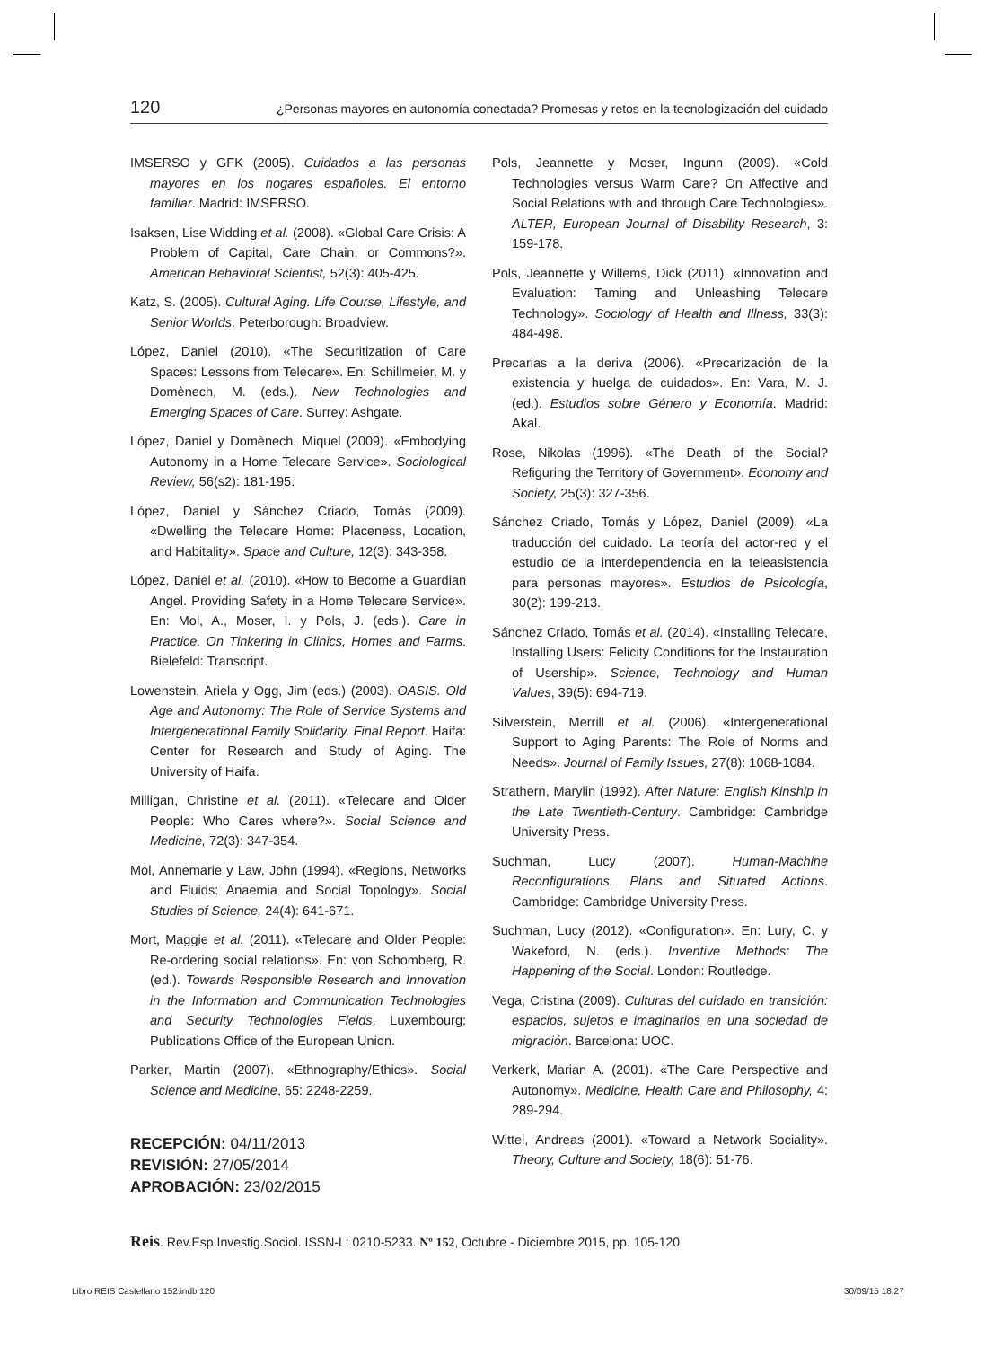120 ¿Personas mayores en autonomía conectada? Promesas y retos en la tecnologización del cuidado
IMSERSO y GFK (2005). Cuidados a las personas mayores en los hogares españoles. El entorno familiar. Madrid: IMSERSO.
Isaksen, Lise Widding et al. (2008). «Global Care Crisis: A Problem of Capital, Care Chain, or Commons?». American Behavioral Scientist, 52(3): 405-425.
Katz, S. (2005). Cultural Aging. Life Course, Lifestyle, and Senior Worlds. Peterborough: Broadview.
López, Daniel (2010). «The Securitization of Care Spaces: Lessons from Telecare». En: Schillmeier, M. y Domènech, M. (eds.). New Technologies and Emerging Spaces of Care. Surrey: Ashgate.
López, Daniel y Domènech, Miquel (2009). «Embodying Autonomy in a Home Telecare Service». Sociological Review, 56(s2): 181-195.
López, Daniel y Sánchez Criado, Tomás (2009). «Dwelling the Telecare Home: Placeness, Location, and Habitality». Space and Culture, 12(3): 343-358.
López, Daniel et al. (2010). «How to Become a Guardian Angel. Providing Safety in a Home Telecare Service». En: Mol, A., Moser, I. y Pols, J. (eds.). Care in Practice. On Tinkering in Clinics, Homes and Farms. Bielefeld: Transcript.
Lowenstein, Ariela y Ogg, Jim (eds.) (2003). OASIS. Old Age and Autonomy: The Role of Service Systems and Intergenerational Family Solidarity. Final Report. Haifa: Center for Research and Study of Aging. The University of Haifa.
Milligan, Christine et al. (2011). «Telecare and Older People: Who Cares where?». Social Science and Medicine, 72(3): 347-354.
Mol, Annemarie y Law, John (1994). «Regions, Networks and Fluids: Anaemia and Social Topology». Social Studies of Science, 24(4): 641-671.
Mort, Maggie et al. (2011). «Telecare and Older People: Re-ordering social relations». En: von Schomberg, R. (ed.). Towards Responsible Research and Innovation in the Information and Communication Technologies and Security Technologies Fields. Luxembourg: Publications Office of the European Union.
Parker, Martin (2007). «Ethnography/Ethics». Social Science and Medicine, 65: 2248-2259.
Pols, Jeannette y Moser, Ingunn (2009). «Cold Technologies versus Warm Care? On Affective and Social Relations with and through Care Technologies». ALTER, European Journal of Disability Research, 3: 159-178.
Pols, Jeannette y Willems, Dick (2011). «Innovation and Evaluation: Taming and Unleashing Telecare Technology». Sociology of Health and Illness, 33(3): 484-498.
Precarias a la deriva (2006). «Precarización de la existencia y huelga de cuidados». En: Vara, M. J. (ed.). Estudios sobre Género y Economía. Madrid: Akal.
Rose, Nikolas (1996). «The Death of the Social? Refiguring the Territory of Government». Economy and Society, 25(3): 327-356.
Sánchez Criado, Tomás y López, Daniel (2009). «La traducción del cuidado. La teoría del actor-red y el estudio de la interdependencia en la teleasistencia para personas mayores». Estudios de Psicología, 30(2): 199-213.
Sánchez Criado, Tomás et al. (2014). «Installing Telecare, Installing Users: Felicity Conditions for the Instauration of Usership». Science, Technology and Human Values, 39(5): 694-719.
Silverstein, Merrill et al. (2006). «Intergenerational Support to Aging Parents: The Role of Norms and Needs». Journal of Family Issues, 27(8): 1068-1084.
Strathern, Marylin (1992). After Nature: English Kinship in the Late Twentieth-Century. Cambridge: Cambridge University Press.
Suchman, Lucy (2007). Human-Machine Reconfigurations. Plans and Situated Actions. Cambridge: Cambridge University Press.
Suchman, Lucy (2012). «Configuration». En: Lury, C. y Wakeford, N. (eds.). Inventive Methods: The Happening of the Social. London: Routledge.
Vega, Cristina (2009). Culturas del cuidado en transición: espacios, sujetos e imaginarios en una sociedad de migración. Barcelona: UOC.
Verkerk, Marian A. (2001). «The Care Perspective and Autonomy». Medicine, Health Care and Philosophy, 4: 289-294.
Wittel, Andreas (2001). «Toward a Network Sociality». Theory, Culture and Society, 18(6): 51-76.
RECEPCIÓN: 04/11/2013
REVISIÓN: 27/05/2014
APROBACIÓN: 23/02/2015
Reis. Rev.Esp.Investig.Sociol. ISSN-L: 0210-5233. Nº 152, Octubre - Diciembre 2015, pp. 105-120
Libro REIS Castellano 152.indb 120
30/09/15 18:27